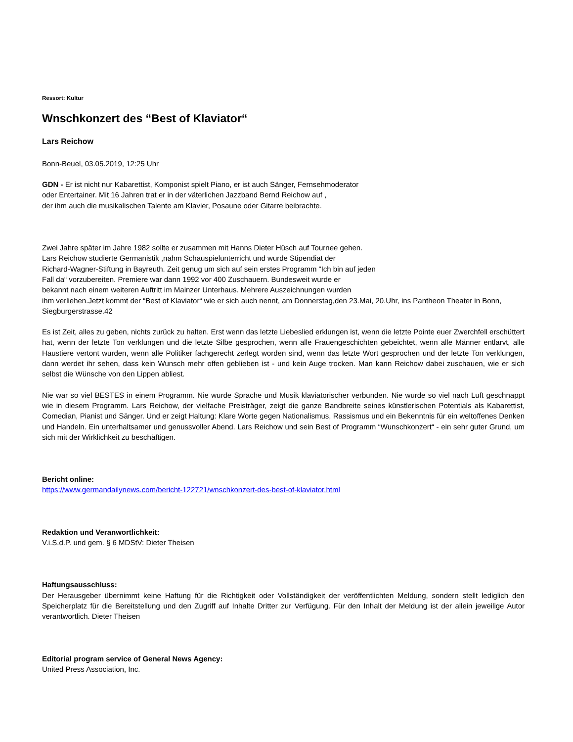Ressort: Kultur
Wnschkonzert des “Best of Klaviator“
Lars Reichow
Bonn-Beuel, 03.05.2019, 12:25 Uhr
GDN - Er ist nicht nur Kabarettist, Komponist spielt Piano, er ist auch Sänger, Fernsehmoderator
oder Entertainer. Mit 16 Jahren trat er in der väterlichen Jazzband Bernd Reichow auf ,
der ihm auch die musikalischen Talente am Klavier, Posaune oder Gitarre beibrachte.
Zwei Jahre später im Jahre 1982 sollte er zusammen mit Hanns Dieter Hüsch auf Tournee gehen.
Lars Reichow studierte Germanistik ,nahm Schauspielunterricht und wurde Stipendiat der
Richard-Wagner-Stiftung in Bayreuth. Zeit genug um sich auf sein erstes Programm “Ich bin auf jeden
Fall da“ vorzubereiten. Premiere war dann 1992 vor 400 Zuschauern. Bundesweit wurde er
bekannt nach einem weiteren Auftritt im Mainzer Unterhaus. Mehrere Auszeichnungen wurden
ihm verliehen.Jetzt kommt der “Best of Klaviator“ wie er sich auch nennt, am Donnerstag,den 23.Mai, 20.Uhr, ins Pantheon Theater in Bonn, Siegburgerstrasse.42
Es ist Zeit, alles zu geben, nichts zurück zu halten. Erst wenn das letzte Liebeslied erklungen ist, wenn die letzte Pointe euer Zwerchfell erschüttert hat, wenn der letzte Ton verklungen und die letzte Silbe gesprochen, wenn alle Frauengeschichten gebeichtet, wenn alle Männer entlarvt, alle Haustiere vertont wurden, wenn alle Politiker fachgerecht zerlegt worden sind, wenn das letzte Wort gesprochen und der letzte Ton verklungen, dann werdet ihr sehen, dass kein Wunsch mehr offen geblieben ist - und kein Auge trocken. Man kann Reichow dabei zuschauen, wie er sich selbst die Wünsche von den Lippen abliest.
Nie war so viel BESTES in einem Programm. Nie wurde Sprache und Musik klaviatorischer verbunden. Nie wurde so viel nach Luft geschnappt wie in diesem Programm. Lars Reichow, der vielfache Preisträger, zeigt die ganze Bandbreite seines künstlerischen Potentials als Kabarettist, Comedian, Pianist und Sänger. Und er zeigt Haltung: Klare Worte gegen Nationalismus, Rassismus und ein Bekenntnis für ein weltoffenes Denken und Handeln. Ein unterhaltsamer und genussvoller Abend. Lars Reichow und sein Best of Programm “Wunschkonzert“ - ein sehr guter Grund, um sich mit der Wirklichkeit zu beschäftigen.
Bericht online:
https://www.germandailynews.com/bericht-122721/wnschkonzert-des-best-of-klaviator.html
Redaktion und Veranwortlichkeit:
V.i.S.d.P. und gem. § 6 MDStV: Dieter Theisen
Haftungsausschluss:
Der Herausgeber übernimmt keine Haftung für die Richtigkeit oder Vollständigkeit der veröffentlichten Meldung, sondern stellt lediglich den Speicherplatz für die Bereitstellung und den Zugriff auf Inhalte Dritter zur Verfügung. Für den Inhalt der Meldung ist der allein jeweilige Autor verantwortlich. Dieter Theisen
Editorial program service of General News Agency:
United Press Association, Inc.